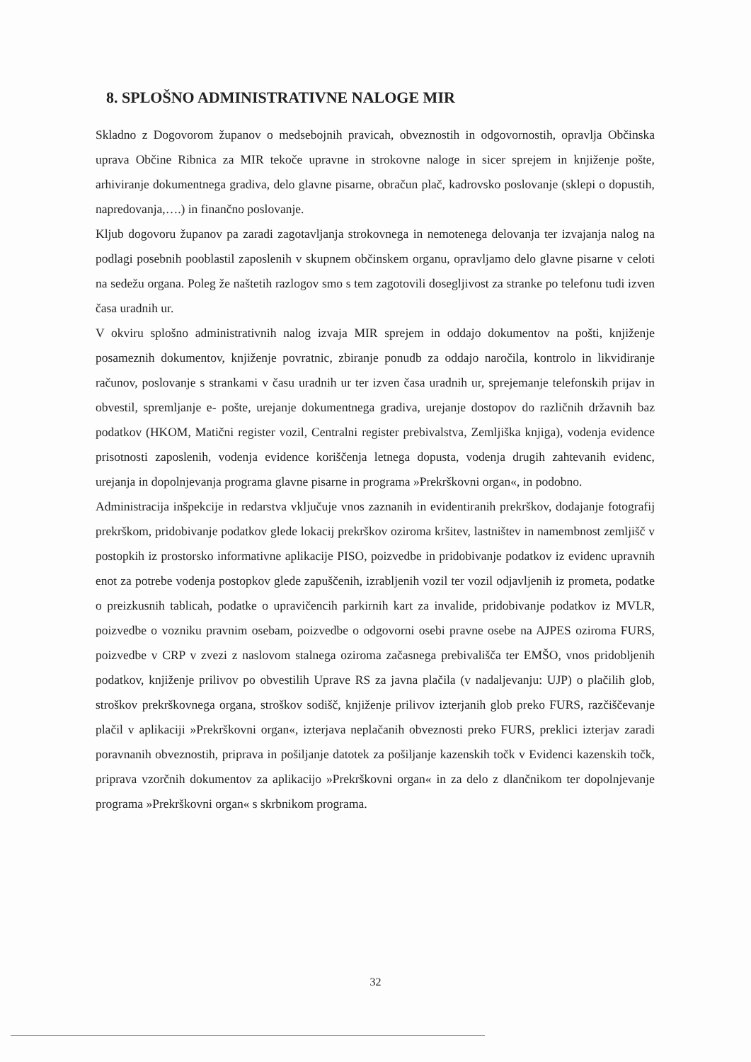8. SPLOŠNO ADMINISTRATIVNE NALOGE MIR
Skladno z Dogovorom županov o medsebojnih pravicah, obveznostih in odgovornostih, opravlja Občinska uprava Občine Ribnica za MIR tekoče upravne in strokovne naloge in sicer sprejem in knjiženje pošte, arhiviranje dokumentnega gradiva, delo glavne pisarne, obračun plač, kadrovsko poslovanje (sklepi o dopustih, napredovanja,….) in finančno poslovanje.
Kljub dogovoru županov pa zaradi zagotavljanja strokovnega in nemotenega delovanja ter izvajanja nalog na podlagi posebnih pooblastil zaposlenih v skupnem občinskem organu, opravljamo delo glavne pisarne v celoti na sedežu organa. Poleg že naštetih razlogov smo s tem zagotovili dosegljivost za stranke po telefonu tudi izven časa uradnih ur.
V okviru splošno administrativnih nalog izvaja MIR sprejem in oddajo dokumentov na pošti, knjiženje posameznih dokumentov, knjiženje povratnic, zbiranje ponudb za oddajo naročila, kontrolo in likvidiranje računov, poslovanje s strankami v času uradnih ur ter izven časa uradnih ur, sprejemanje telefonskih prijav in obvestil, spremljanje e- pošte, urejanje dokumentnega gradiva, urejanje dostopov do različnih državnih baz podatkov (HKOM, Matični register vozil, Centralni register prebivalstva, Zemljiška knjiga), vodenja evidence prisotnosti zaposlenih, vodenja evidence koriščenja letnega dopusta, vodenja drugih zahtevanih evidenc, urejanja in dopolnjevanja programa glavne pisarne in programa »Prekrškovni organ«, in podobno.
Administracija inšpekcije in redarstva vključuje vnos zaznanih in evidentiranih prekrškov, dodajanje fotografij prekrškom, pridobivanje podatkov glede lokacij prekrškov oziroma kršitev, lastništev in namembnost zemljišč v postopkih iz prostorsko informativne aplikacije PISO, poizvedbe in pridobivanje podatkov iz evidenc upravnih enot za potrebe vodenja postopkov glede zapuščenih, izrabljenih vozil ter vozil odjavljenih iz prometa, podatke o preizkusnih tablicah, podatke o upravičencih parkirnih kart za invalide, pridobivanje podatkov iz MVLR, poizvedbe o vozniku pravnim osebam, poizvedbe o odgovorni osebi pravne osebe na AJPES oziroma FURS, poizvedbe v CRP v zvezi z naslovom stalnega oziroma začasnega prebivališča ter EMŠO, vnos pridobljenih podatkov, knjiženje prilivov po obvestilih Uprave RS za javna plačila (v nadaljevanju: UJP) o plačilih glob, stroškov prekrškovnega organa, stroškov sodišč, knjiženje prilivov izterjanih glob preko FURS, razčiščevanje plačil v aplikaciji »Prekrškovni organ«, izterjava neplačanih obveznosti preko FURS, preklici izterjav zaradi poravnanih obveznostih, priprava in pošiljanje datotek za pošiljanje kazenskih točk v Evidenci kazenskih točk, priprava vzorčnih dokumentov za aplikacijo »Prekrškovni organ« in za delo z dlančnikom ter dopolnjevanje programa »Prekrškovni organ« s skrbnikom programa.
32